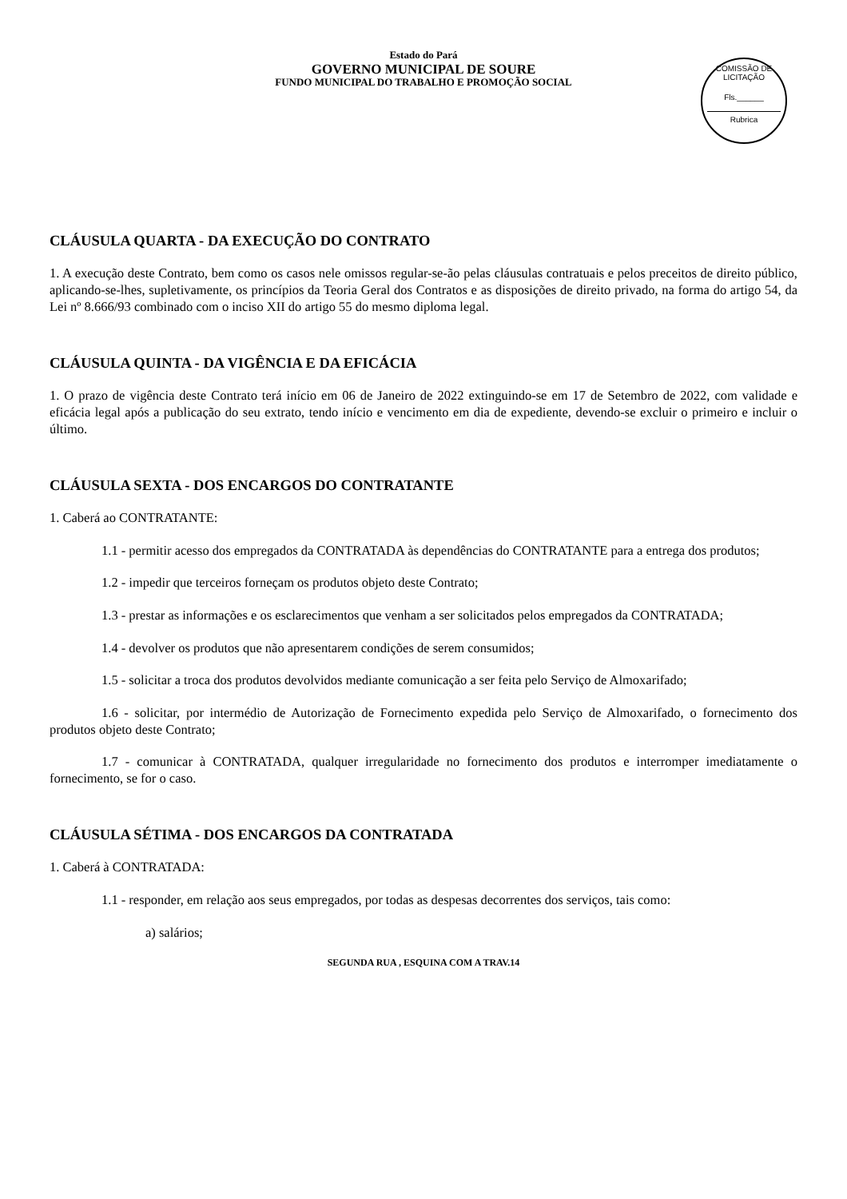Estado do Pará
GOVERNO MUNICIPAL DE SOURE
FUNDO MUNICIPAL DO TRABALHO E PROMOÇÃO SOCIAL
COMISSÃO DE LICITAÇÃO
Fls.______
Rubrica
CLÁUSULA QUARTA - DA EXECUÇÃO DO CONTRATO
1. A execução deste Contrato, bem como os casos nele omissos regular-se-ão pelas cláusulas contratuais e pelos preceitos de direito público, aplicando-se-lhes, supletivamente, os princípios da Teoria Geral dos Contratos e as disposições de direito privado, na forma do artigo 54, da Lei nº 8.666/93 combinado com o inciso XII do artigo 55 do mesmo diploma legal.
CLÁUSULA QUINTA - DA VIGÊNCIA E DA EFICÁCIA
1. O prazo de vigência deste Contrato terá início em 06 de Janeiro de 2022 extinguindo-se em 17 de Setembro de 2022, com validade e eficácia legal após a publicação do seu extrato, tendo início e vencimento em dia de expediente, devendo-se excluir o primeiro e incluir o último.
CLÁUSULA SEXTA - DOS ENCARGOS DO CONTRATANTE
1. Caberá ao CONTRATANTE:
1.1 - permitir acesso dos empregados da CONTRATADA às dependências do CONTRATANTE para a entrega dos produtos;
1.2 - impedir que terceiros forneçam os produtos objeto deste Contrato;
1.3 - prestar as informações e os esclarecimentos que venham a ser solicitados pelos empregados da CONTRATADA;
1.4 - devolver os produtos que não apresentarem condições de serem consumidos;
1.5 - solicitar a troca dos produtos devolvidos mediante comunicação a ser feita pelo Serviço de Almoxarifado;
1.6 - solicitar, por intermédio de Autorização de Fornecimento expedida pelo Serviço de Almoxarifado, o fornecimento dos produtos objeto deste Contrato;
1.7 - comunicar à CONTRATADA, qualquer irregularidade no fornecimento dos produtos e interromper imediatamente o fornecimento, se for o caso.
CLÁUSULA SÉTIMA - DOS ENCARGOS DA CONTRATADA
1. Caberá à CONTRATADA:
1.1 - responder, em relação aos seus empregados, por todas as despesas decorrentes dos serviços, tais como:
a) salários;
SEGUNDA RUA , ESQUINA COM A TRAV.14